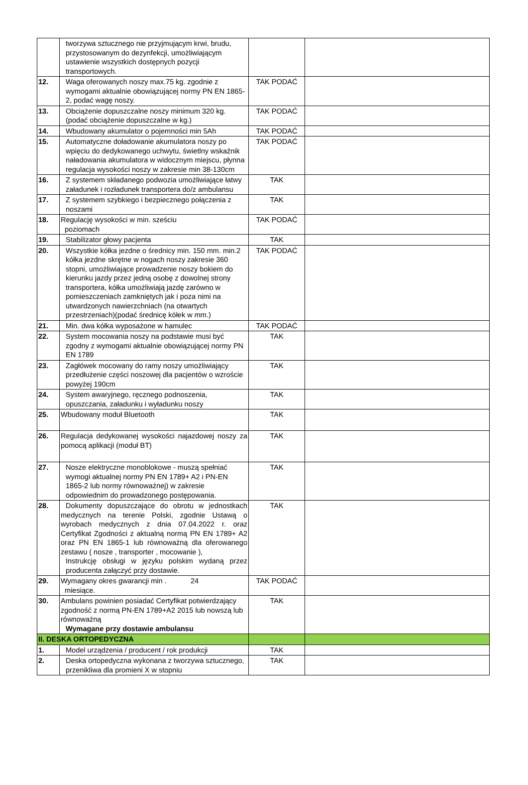| | tworzywa sztucznego nie przyjmującym krwi, brudu, przystosowanym do dezynfekcji, umożliwiającym ustawienie wszystkich dostępnych pozycji transportowych. | | |
| 12. | Waga oferowanych noszy max.75 kg. zgodnie z wymogami aktualnie obowiązującej normy PN EN 1865-2, podać wagę noszy. | TAK PODAĆ | |
| 13. | Obciążenie dopuszczalne noszy minimum 320 kg. (podać obciążenie dopuszczalne w kg.) | TAK PODAĆ | |
| 14. | Wbudowany akumulator o pojemności min 5Ah | TAK PODAĆ | |
| 15. | Automatyczne doładowanie akumulatora noszy po wpięciu do dedykowanego uchwytu, świetlny wskaźnik naładowania akumulatora w widocznym miejscu, płynna regulacja wysokości noszy w zakresie min 38-130cm | TAK PODAĆ | |
| 16. | Z systemem składanego podwozia umożliwiające łatwy załadunek i rozładunek transportera do/z ambulansu | TAK | |
| 17. | Z systemem szybkiego i bezpiecznego połączenia z noszami | TAK | |
| 18. | Regulację wysokości w min. sześciu poziomach | TAK PODAĆ | |
| 19. | Stabilizator głowy pacjenta | TAK | |
| 20. | Wszystkie kółka jezdne o średnicy min. 150 mm. min.2 kółka jezdne skrętne w nogach noszy zakresie 360 stopni, umożliwiające prowadzenie noszy bokiem do kierunku jazdy przez jedną osobę z dowolnej strony transportera, kółka umożliwiają jazdę zarówno w pomieszczeniach zamkniętych jak i poza nimi na utwardzonych nawierzchniach (na otwartych przestrzeniach)(podać średnicę kółek w mm.) | TAK PODAĆ | |
| 21. | Min. dwa kółka wyposażone w hamulec | TAK PODAĆ | |
| 22. | System mocowania noszy na podstawie musi być zgodny z wymogami aktualnie obowiązującej normy PN EN 1789 | TAK | |
| 23. | Zagłówek mocowany do ramy noszy umożliwiający przedłużenie części noszowej dla pacjentów o wzroście powyżej 190cm | TAK | |
| 24. | System awaryjnego, ręcznego podnoszenia, opuszczania, załadunku i wyładunku noszy | TAK | |
| 25. | Wbudowany moduł Bluetooth | TAK | |
| 26. | Regulacja dedykowanej wysokości najazdowej noszy za pomocą aplikacji (moduł BT) | TAK | |
| 27. | Nosze elektryczne monoblokowe - muszą spełniać wymogi aktualnej normy PN EN 1789+ A2 i PN-EN 1865-2 lub normy równoważnej) w zakresie odpowiednim do prowadzonego postępowania. | TAK | |
| 28. | Dokumenty dopuszczające do obrotu w jednostkach medycznych na terenie Polski, zgodnie Ustawą o wyrobach medycznych z dnia 07.04.2022 r. oraz Certyfikat Zgodności z aktualną normą PN EN 1789+ A2 oraz PN EN 1865-1 lub równoważną dla oferowanego zestawu ( nosze , transporter , mocowanie ), Instrukcję obsługi w języku polskim wydaną przez producenta załączyć przy dostawie. | TAK | |
| 29. | Wymagany okres gwarancji min . 24 miesiące. | TAK PODAĆ | |
| 30. | Ambulans powinien posiadać Certyfikat potwierdzający zgodność z normą PN-EN 1789+A2 2015 lub nowszą lub równoważną Wymagane przy dostawie ambulansu | TAK | |
| II. DESKA ORTOPEDYCZNA | | | |
| 1. | Model urządzenia / producent / rok produkcji | TAK | |
| 2. | Deska ortopedyczna wykonana z tworzywa sztucznego, przenikliwa dla promieni X w stopniu | TAK | |